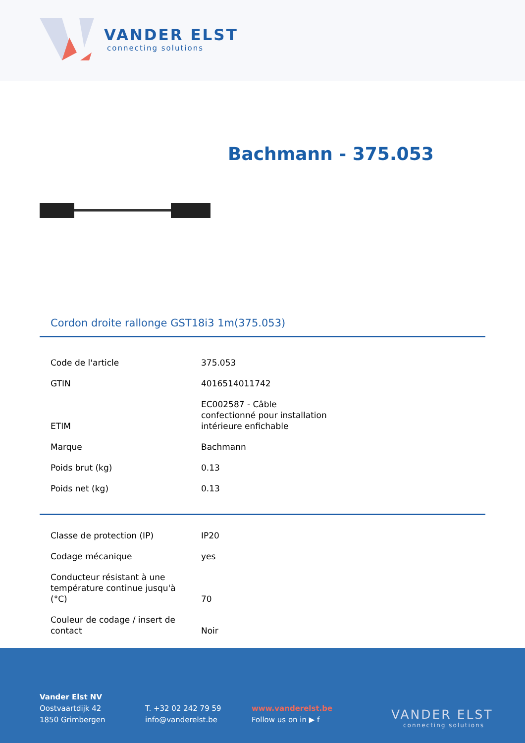VANDER ELST
connecting solutions
Bachmann - 375.053
Cordon droite rallonge GST18i3 1m(375.053)
| Code de l'article | 375.053 |
| GTIN | 4016514011742 |
| ETIM | EC002587 - Câble confectionné pour installation intérieure enfichable |
| Marque | Bachmann |
| Poids brut (kg) | 0.13 |
| Poids net (kg) | 0.13 |
| Classe de protection (IP) | IP20 |
| Codage mécanique | yes |
| Conducteur résistant à une température continue jusqu'à (°C) | 70 |
| Couleur de codage / insert de contact | Noir |
Vander Elst NV
Oostvaartdijk 42
1850 Grimbergen
T. +32 02 242 79 59
info@vanderelst.be
www.vanderelst.be
Follow us on in ▶ f
VANDER ELST
connecting solutions